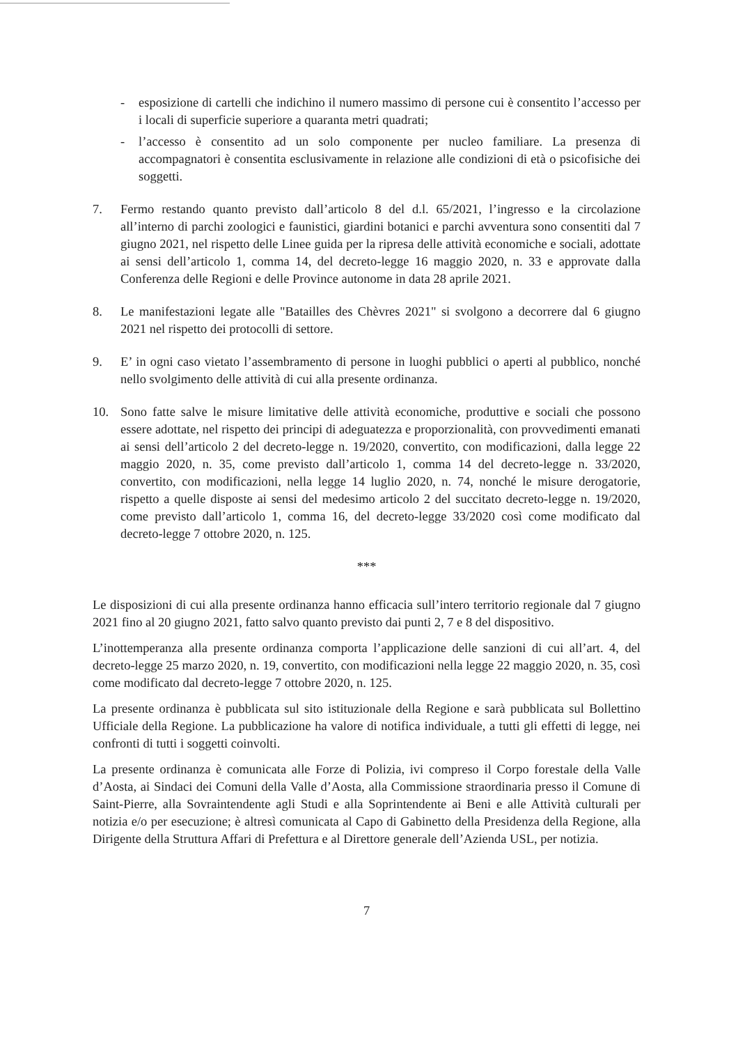- esposizione di cartelli che indichino il numero massimo di persone cui è consentito l’accesso per i locali di superficie superiore a quaranta metri quadrati;
- l’accesso è consentito ad un solo componente per nucleo familiare. La presenza di accompagnatori è consentita esclusivamente in relazione alle condizioni di età o psicofisiche dei soggetti.
7. Fermo restando quanto previsto dall’articolo 8 del d.l. 65/2021, l’ingresso e la circolazione all’interno di parchi zoologici e faunistici, giardini botanici e parchi avventura sono consentiti dal 7 giugno 2021, nel rispetto delle Linee guida per la ripresa delle attività economiche e sociali, adottate ai sensi dell’articolo 1, comma 14, del decreto-legge 16 maggio 2020, n. 33 e approvate dalla Conferenza delle Regioni e delle Province autonome in data 28 aprile 2021.
8. Le manifestazioni legate alle "Batailles des Chèvres 2021" si svolgono a decorrere dal 6 giugno 2021 nel rispetto dei protocolli di settore.
9. E’ in ogni caso vietato l’assembramento di persone in luoghi pubblici o aperti al pubblico, nonché nello svolgimento delle attività di cui alla presente ordinanza.
10. Sono fatte salve le misure limitative delle attività economiche, produttive e sociali che possono essere adottate, nel rispetto dei principi di adeguatezza e proporzionalità, con provvedimenti emanati ai sensi dell’articolo 2 del decreto-legge n. 19/2020, convertito, con modificazioni, dalla legge 22 maggio 2020, n. 35, come previsto dall’articolo 1, comma 14 del decreto-legge n. 33/2020, convertito, con modificazioni, nella legge 14 luglio 2020, n. 74, nonché le misure derogatorie, rispetto a quelle disposte ai sensi del medesimo articolo 2 del succitato decreto-legge n. 19/2020, come previsto dall’articolo 1, comma 16, del decreto-legge 33/2020 così come modificato dal decreto-legge 7 ottobre 2020, n. 125.
***
Le disposizioni di cui alla presente ordinanza hanno efficacia sull’intero territorio regionale dal 7 giugno 2021 fino al 20 giugno 2021, fatto salvo quanto previsto dai punti 2, 7 e 8 del dispositivo.
L’inottemperanza alla presente ordinanza comporta l’applicazione delle sanzioni di cui all’art. 4, del decreto-legge 25 marzo 2020, n. 19, convertito, con modificazioni nella legge 22 maggio 2020, n. 35, così come modificato dal decreto-legge 7 ottobre 2020, n. 125.
La presente ordinanza è pubblicata sul sito istituzionale della Regione e sarà pubblicata sul Bollettino Ufficiale della Regione. La pubblicazione ha valore di notifica individuale, a tutti gli effetti di legge, nei confronti di tutti i soggetti coinvolti.
La presente ordinanza è comunicata alle Forze di Polizia, ivi compreso il Corpo forestale della Valle d’Aosta, ai Sindaci dei Comuni della Valle d’Aosta, alla Commissione straordinaria presso il Comune di Saint-Pierre, alla Sovraintendente agli Studi e alla Soprintendente ai Beni e alle Attività culturali per notizia e/o per esecuzione; è altresì comunicata al Capo di Gabinetto della Presidenza della Regione, alla Dirigente della Struttura Affari di Prefettura e al Direttore generale dell’Azienda USL, per notizia.
7